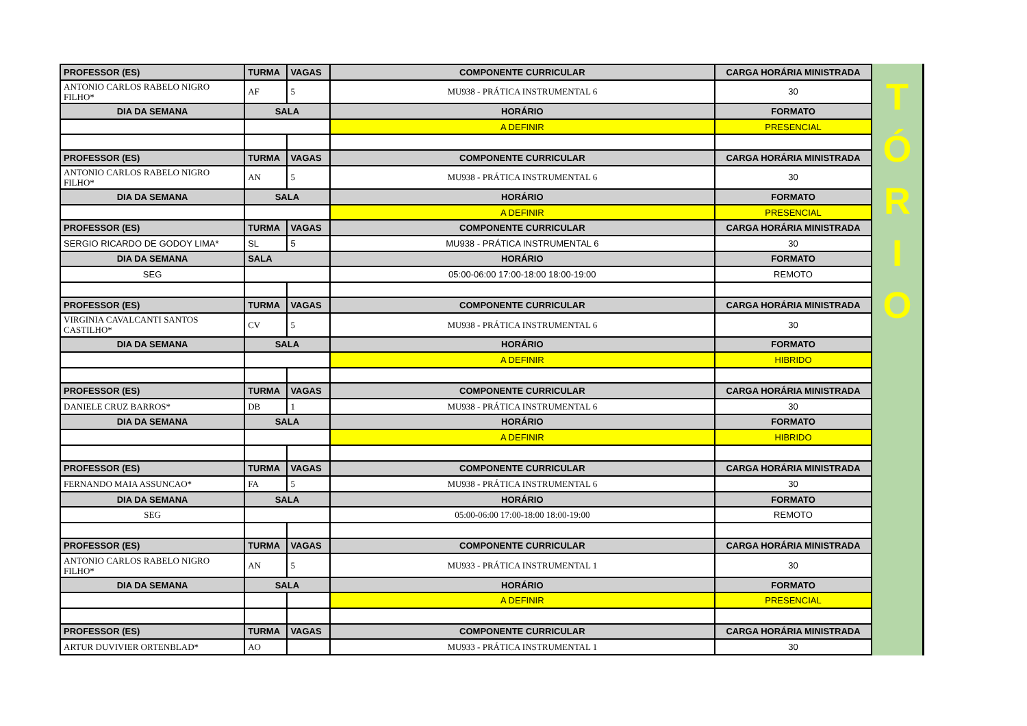| PROFESSOR (ES) | TURMA | VAGAS | COMPONENTE CURRICULAR | CARGA HORÁRIA MINISTRADA |
| --- | --- | --- | --- | --- |
| ANTONIO CARLOS RABELO NIGRO FILHO* | AF | 5 | MU938 - PRÁTICA INSTRUMENTAL 6 | 30 |
| DIA DA SEMANA | SALA | | HORÁRIO | FORMATO |
| | | | A DEFINIR | PRESENCIAL |
| PROFESSOR (ES) | TURMA | VAGAS | COMPONENTE CURRICULAR | CARGA HORÁRIA MINISTRADA |
| ANTONIO CARLOS RABELO NIGRO FILHO* | AN | 5 | MU938 - PRÁTICA INSTRUMENTAL 6 | 30 |
| DIA DA SEMANA | SALA | | HORÁRIO | FORMATO |
| | | | A DEFINIR | PRESENCIAL |
| PROFESSOR (ES) | TURMA | VAGAS | COMPONENTE CURRICULAR | CARGA HORÁRIA MINISTRADA |
| SERGIO RICARDO DE GODOY LIMA* | SL | 5 | MU938 - PRÁTICA INSTRUMENTAL 6 | 30 |
| DIA DA SEMANA | SALA | | HORÁRIO | FORMATO |
| SEG | | | 05:00-06:00 17:00-18:00 18:00-19:00 | REMOTO |
| PROFESSOR (ES) | TURMA | VAGAS | COMPONENTE CURRICULAR | CARGA HORÁRIA MINISTRADA |
| VIRGINIA CAVALCANTI SANTOS CASTILHO* | CV | 5 | MU938 - PRÁTICA INSTRUMENTAL 6 | 30 |
| DIA DA SEMANA | SALA | | HORÁRIO | FORMATO |
| | | | A DEFINIR | HIBRIDO |
| PROFESSOR (ES) | TURMA | VAGAS | COMPONENTE CURRICULAR | CARGA HORÁRIA MINISTRADA |
| DANIELE CRUZ BARROS* | DB | 1 | MU938 - PRÁTICA INSTRUMENTAL 6 | 30 |
| DIA DA SEMANA | SALA | | HORÁRIO | FORMATO |
| | | | A DEFINIR | HIBRIDO |
| PROFESSOR (ES) | TURMA | VAGAS | COMPONENTE CURRICULAR | CARGA HORÁRIA MINISTRADA |
| FERNANDO MAIA ASSUNCAO* | FA | 5 | MU938 - PRÁTICA INSTRUMENTAL 6 | 30 |
| DIA DA SEMANA | SALA | | HORÁRIO | FORMATO |
| SEG | | | 05:00-06:00 17:00-18:00 18:00-19:00 | REMOTO |
| PROFESSOR (ES) | TURMA | VAGAS | COMPONENTE CURRICULAR | CARGA HORÁRIA MINISTRADA |
| ANTONIO CARLOS RABELO NIGRO FILHO* | AN | 5 | MU933 - PRÁTICA INSTRUMENTAL 1 | 30 |
| DIA DA SEMANA | SALA | | HORÁRIO | FORMATO |
| | | | A DEFINIR | PRESENCIAL |
| PROFESSOR (ES) | TURMA | VAGAS | COMPONENTE CURRICULAR | CARGA HORÁRIA MINISTRADA |
| ARTUR DUVIVIER ORTENBLAD* | AO | | MU933 - PRÁTICA INSTRUMENTAL 1 | 30 |
T
Ó
R
I
O